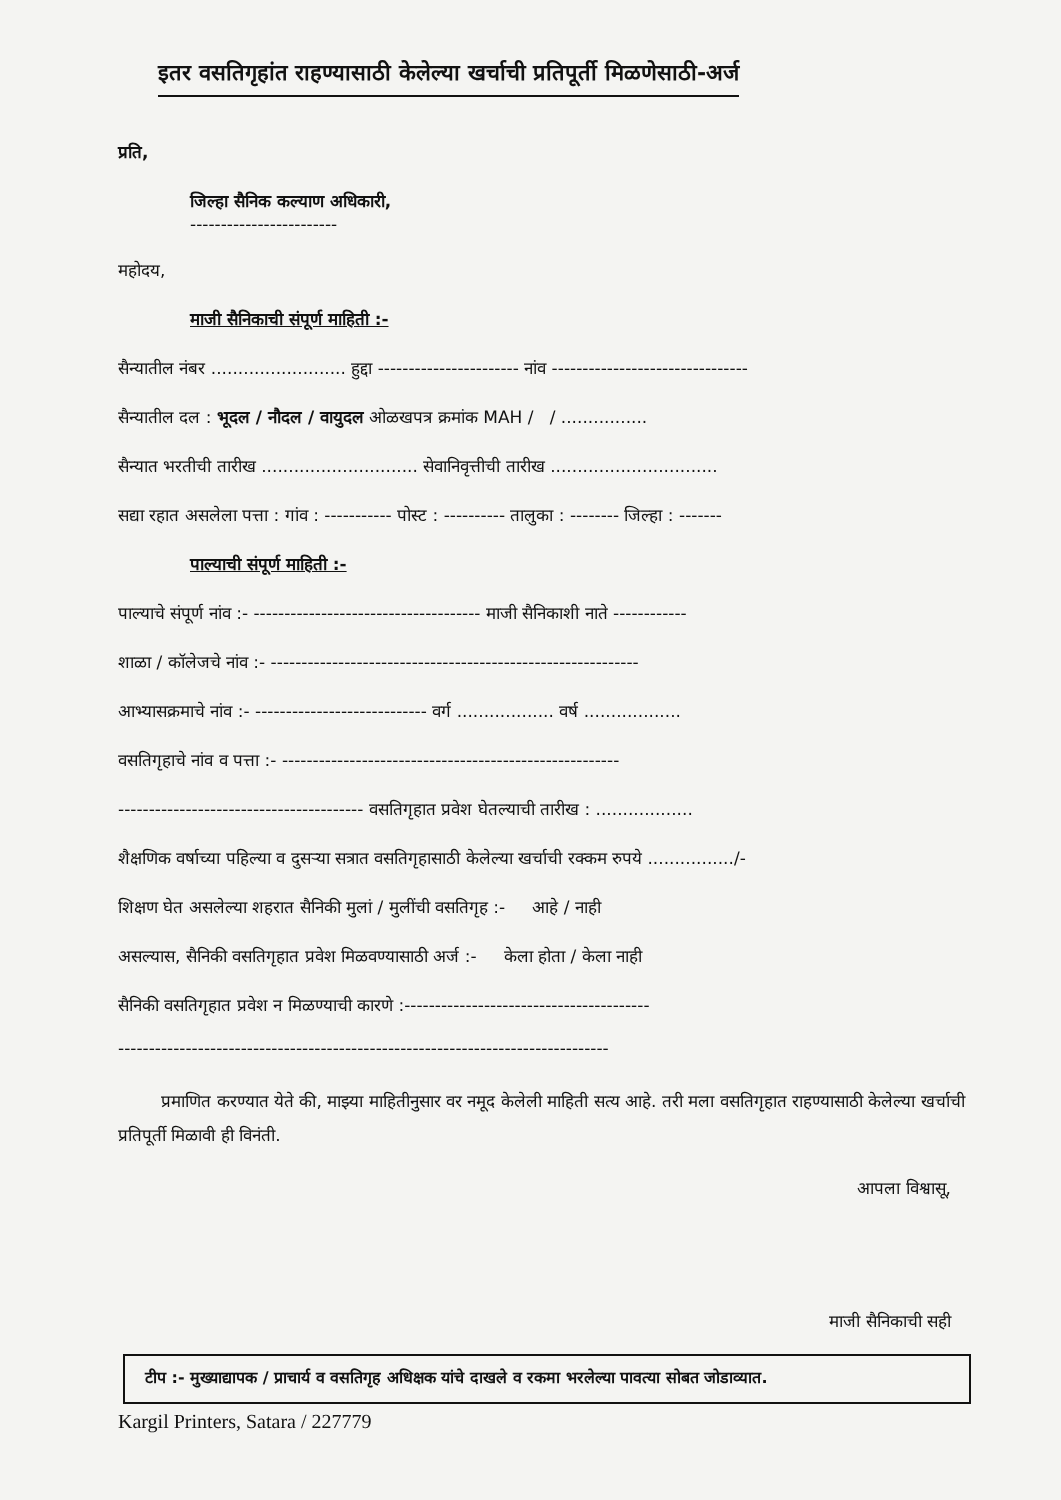इतर वसतिगृहांत राहण्यासाठी केलेल्या खर्चाची प्रतिपूर्ती मिळणेसाठी-अर्ज
प्रति,
जिल्हा सैनिक कल्याण अधिकारी,
------------------------
महोदय,
माजी सैनिकाची संपूर्ण माहिती :-
सैन्यातील नंबर ......................... हुद्दा ----------------------- नांव --------------------------------
सैन्यातील दल : भूदल / नौदल / वायुदल ओळखपत्र क्रमांक MAH / / ................
सैन्यात भरतीची तारीख ............................. सेवानिवृत्तीची तारीख ...............................
सद्या रहात असलेला पत्ता : गांव : ----------- पोस्ट : ---------- तालुका : -------- जिल्हा : -------
पाल्याची संपूर्ण माहिती :-
पाल्याचे संपूर्ण नांव :- ------------------------------------- माजी सैनिकाशी नाते ------------
शाळा / कॉलेजचे नांव :- ------------------------------------------------------------
आभ्यासक्रमाचे नांव :- ---------------------------- वर्ग .................. वर्ष ..................
वसतिगृहाचे नांव व पत्ता :- -------------------------------------------------------
---------------------------------------- वसतिगृहात प्रवेश घेतल्याची तारीख : ..................
शैक्षणिक वर्षाच्या पहिल्या व दुसऱ्या सत्रात वसतिगृहासाठी केलेल्या खर्चाची रक्कम रुपये ................/-
शिक्षण घेत असलेल्या शहरात सैनिकी मुलां / मुलींची वसतिगृह :- आहे / नाही
असल्यास, सैनिकी वसतिगृहात प्रवेश मिळवण्यासाठी अर्ज :- केला होता / केला नाही
सैनिकी वसतिगृहात प्रवेश न मिळण्याची कारणे :----------------------------------------
--------------------------------------------------------------------------------
प्रमाणित करण्यात येते की, माझ्या माहितीनुसार वर नमूद केलेली माहिती सत्य आहे. तरी मला वसतिगृहात राहण्यासाठी केलेल्या खर्चाची प्रतिपूर्ती मिळावी ही विनंती.
आपला विश्वासू,
माजी सैनिकाची सही
टीप :- मुख्याद्यापक / प्राचार्य व वसतिगृह अधिक्षक यांचे दाखले व रकमा भरलेल्या पावत्या सोबत जोडाव्यात.
Kargil Printers, Satara / 227779